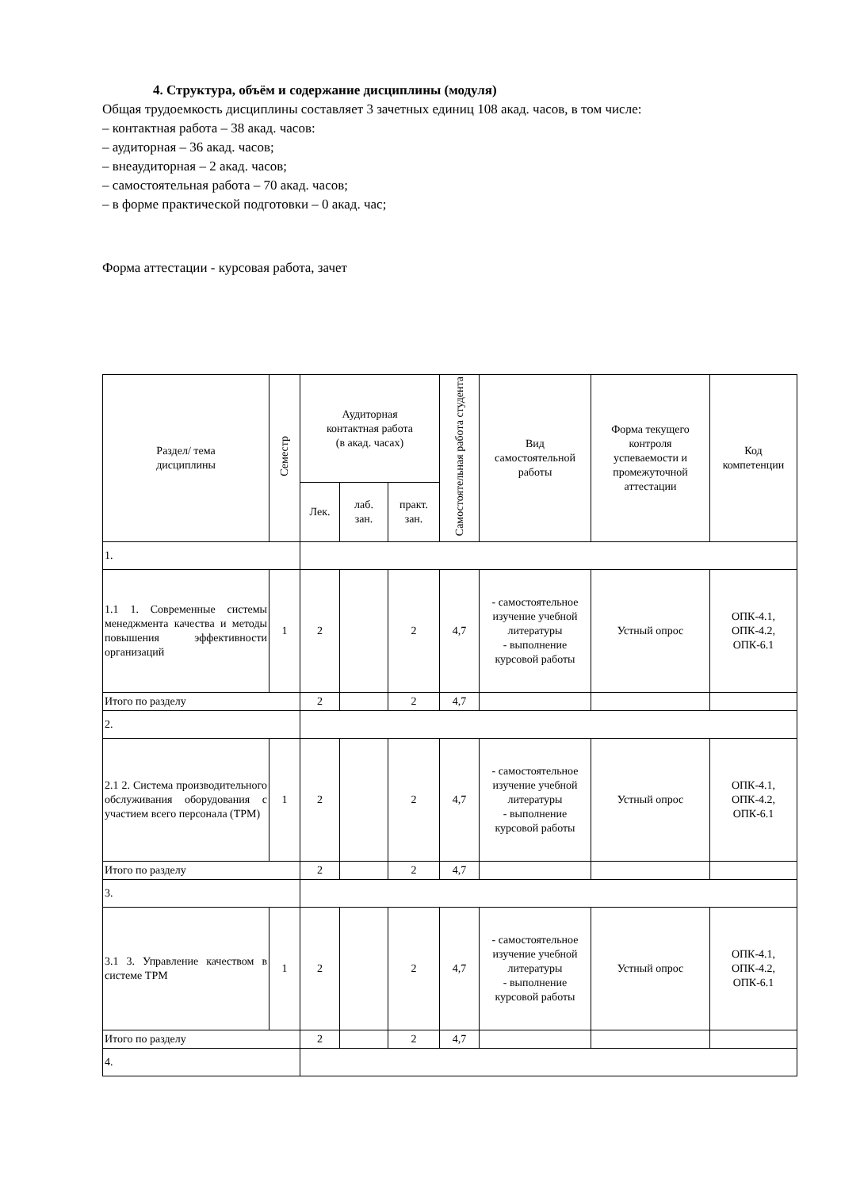4. Структура, объём и содержание дисциплины (модуля)
Общая трудоемкость дисциплины составляет 3 зачетных единиц 108 акад. часов, в том числе:
– контактная работа – 38 акад. часов:
– аудиторная – 36 акад. часов;
– внеаудиторная – 2 акад. часов;
– самостоятельная работа – 70 акад. часов;
– в форме практической подготовки – 0 акад. час;
Форма аттестации - курсовая работа, зачет
| Раздел/ тема дисциплины | Семестр | Аудиторная контактная работа (в акад. часах) | | | Самостоятельная работа студента | Вид самостоятельной работы | Форма текущего контроля успеваемости и промежуточной аттестации | Код компетенции |
| --- | --- | --- | --- | --- | --- | --- | --- | --- |
| | | Лек. | лаб. зан. | практ. зан. | | | | |
| 1. | | | | | | | | |
| 1.1 1. Современные системы менеджмента качества и методы повышения эффективности организаций | 1 | 2 | | 2 | 4,7 | - самостоятельное изучение учебной литературы - выполнение курсовой работы | Устный опрос | ОПК-4.1, ОПК-4.2, ОПК-6.1 |
| Итого по разделу | | 2 | | 2 | 4,7 | | | |
| 2. | | | | | | | | |
| 2.1 2. Система производительного обслуживания оборудования с участием всего персонала (TPM) | 1 | 2 | | 2 | 4,7 | - самостоятельное изучение учебной литературы - выполнение курсовой работы | Устный опрос | ОПК-4.1, ОПК-4.2, ОПК-6.1 |
| Итого по разделу | | 2 | | 2 | 4,7 | | | |
| 3. | | | | | | | | |
| 3.1 3. Управление качеством в системе TPM | 1 | 2 | | 2 | 4,7 | - самостоятельное изучение учебной литературы - выполнение курсовой работы | Устный опрос | ОПК-4.1, ОПК-4.2, ОПК-6.1 |
| Итого по разделу | | 2 | | 2 | 4,7 | | | |
| 4. | | | | | | | | |